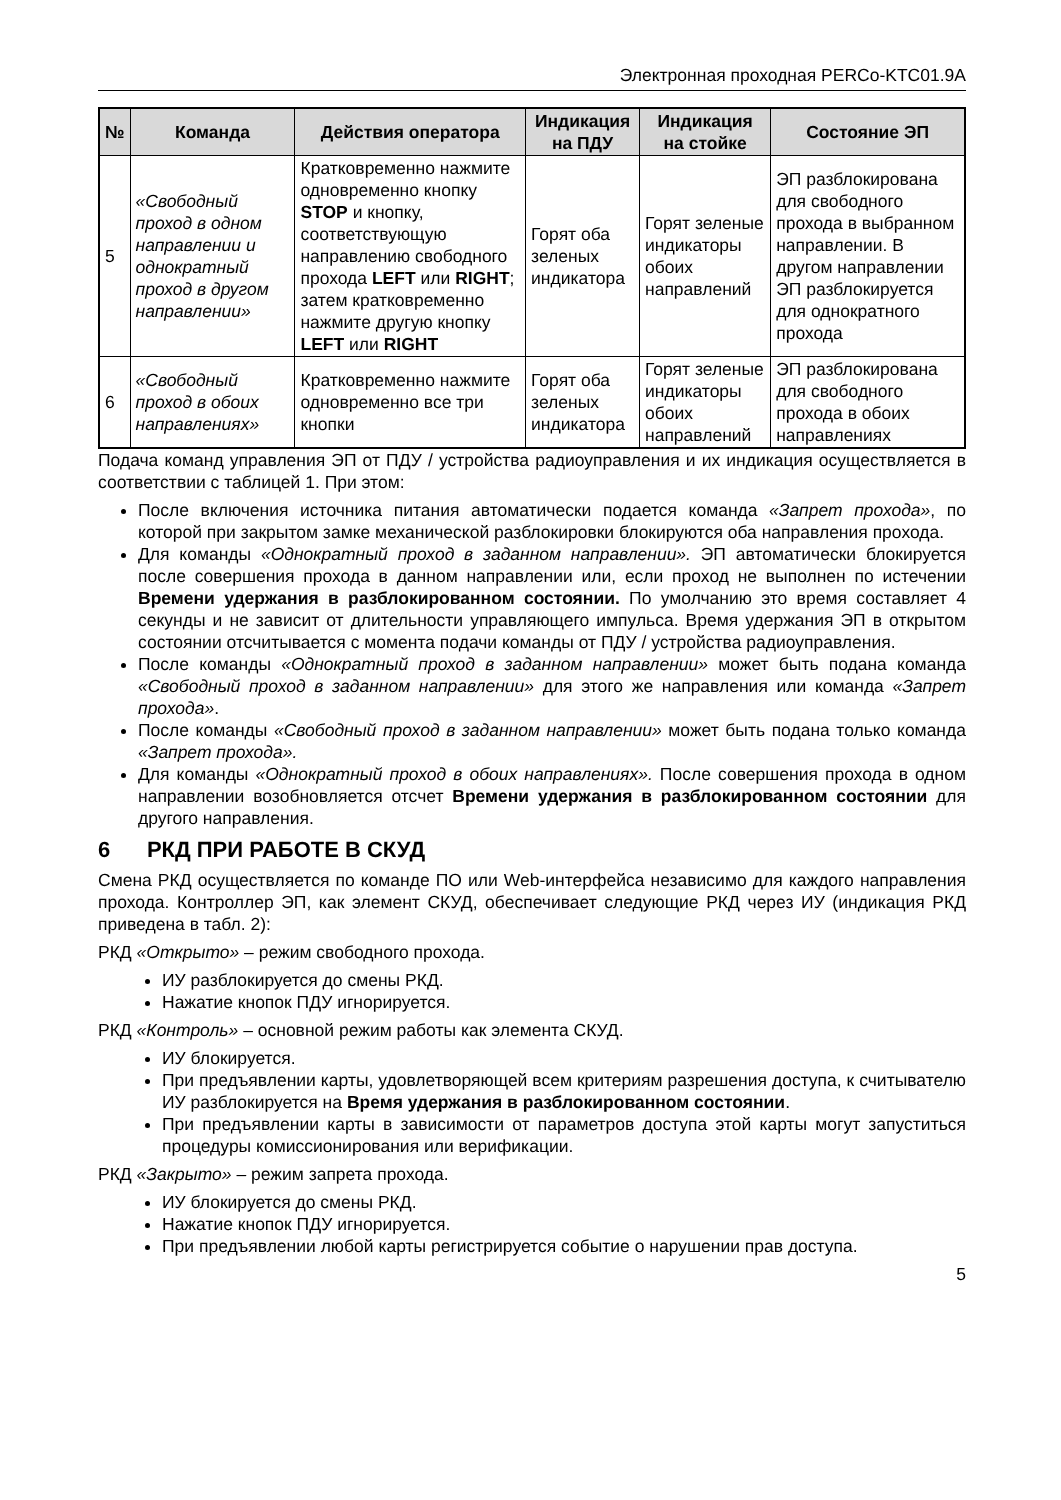Электронная проходная PERCo-KTC01.9A
| № | Команда | Действия оператора | Индикация на ПДУ | Индикация на стойке | Состояние ЭП |
| --- | --- | --- | --- | --- | --- |
| 5 | «Свободный проход в одном направлении и однократный проход в другом направлении» | Кратковременно нажмите одновременно кнопку STOP и кнопку, соответствующую направлению свободного прохода LEFT или RIGHT ; затем кратковременно нажмите другую кнопку LEFT или RIGHT | Горят оба зеленых индикатора | Горят зеленые индикаторы обоих направлений | ЭП разблокирована для свободного прохода в выбранном направлении. В другом направлении ЭП разблокируется для однократного прохода |
| 6 | «Свободный проход в обоих направлениях» | Кратковременно нажмите одновременно все три кнопки | Горят оба зеленых индикатора | Горят зеленые индикаторы обоих направлений | ЭП разблокирована для свободного прохода в обоих направлениях |
Подача команд управления ЭП от ПДУ / устройства радиоуправления и их индикация осуществляется в соответствии с таблицей 1. При этом:
После включения источника питания автоматически подается команда «Запрет прохода», по которой при закрытом замке механической разблокировки блокируются оба направления прохода.
Для команды «Однократный проход в заданном направлении». ЭП автоматически блокируется после совершения прохода в данном направлении или, если проход не выполнен по истечении Времени удержания в разблокированном состоянии. По умолчанию это время составляет 4 секунды и не зависит от длительности управляющего импульса. Время удержания ЭП в открытом состоянии отсчитывается с момента подачи команды от ПДУ / устройства радиоуправления.
После команды «Однократный проход в заданном направлении» может быть подана команда «Свободный проход в заданном направлении» для этого же направления или команда «Запрет прохода».
После команды «Свободный проход в заданном направлении» может быть подана только команда «Запрет прохода».
Для команды «Однократный проход в обоих направлениях». После совершения прохода в одном направлении возобновляется отсчет Времени удержания в разблокированном состоянии для другого направления.
6 РКД ПРИ РАБОТЕ В СКУД
Смена РКД осуществляется по команде ПО или Web-интерфейса независимо для каждого направления прохода. Контроллер ЭП, как элемент СКУД, обеспечивает следующие РКД через ИУ (индикация РКД приведена в табл. 2):
РКД «Открыто» – режим свободного прохода.
ИУ разблокируется до смены РКД.
Нажатие кнопок ПДУ игнорируется.
РКД «Контроль» – основной режим работы как элемента СКУД.
ИУ блокируется.
При предъявлении карты, удовлетворяющей всем критериям разрешения доступа, к считывателю ИУ разблокируется на Время удержания в разблокированном состоянии.
При предъявлении карты в зависимости от параметров доступа этой карты могут запуститься процедуры комиссионирования или верификации.
РКД «Закрыто» – режим запрета прохода.
ИУ блокируется до смены РКД.
Нажатие кнопок ПДУ игнорируется.
При предъявлении любой карты регистрируется событие о нарушении прав доступа.
5